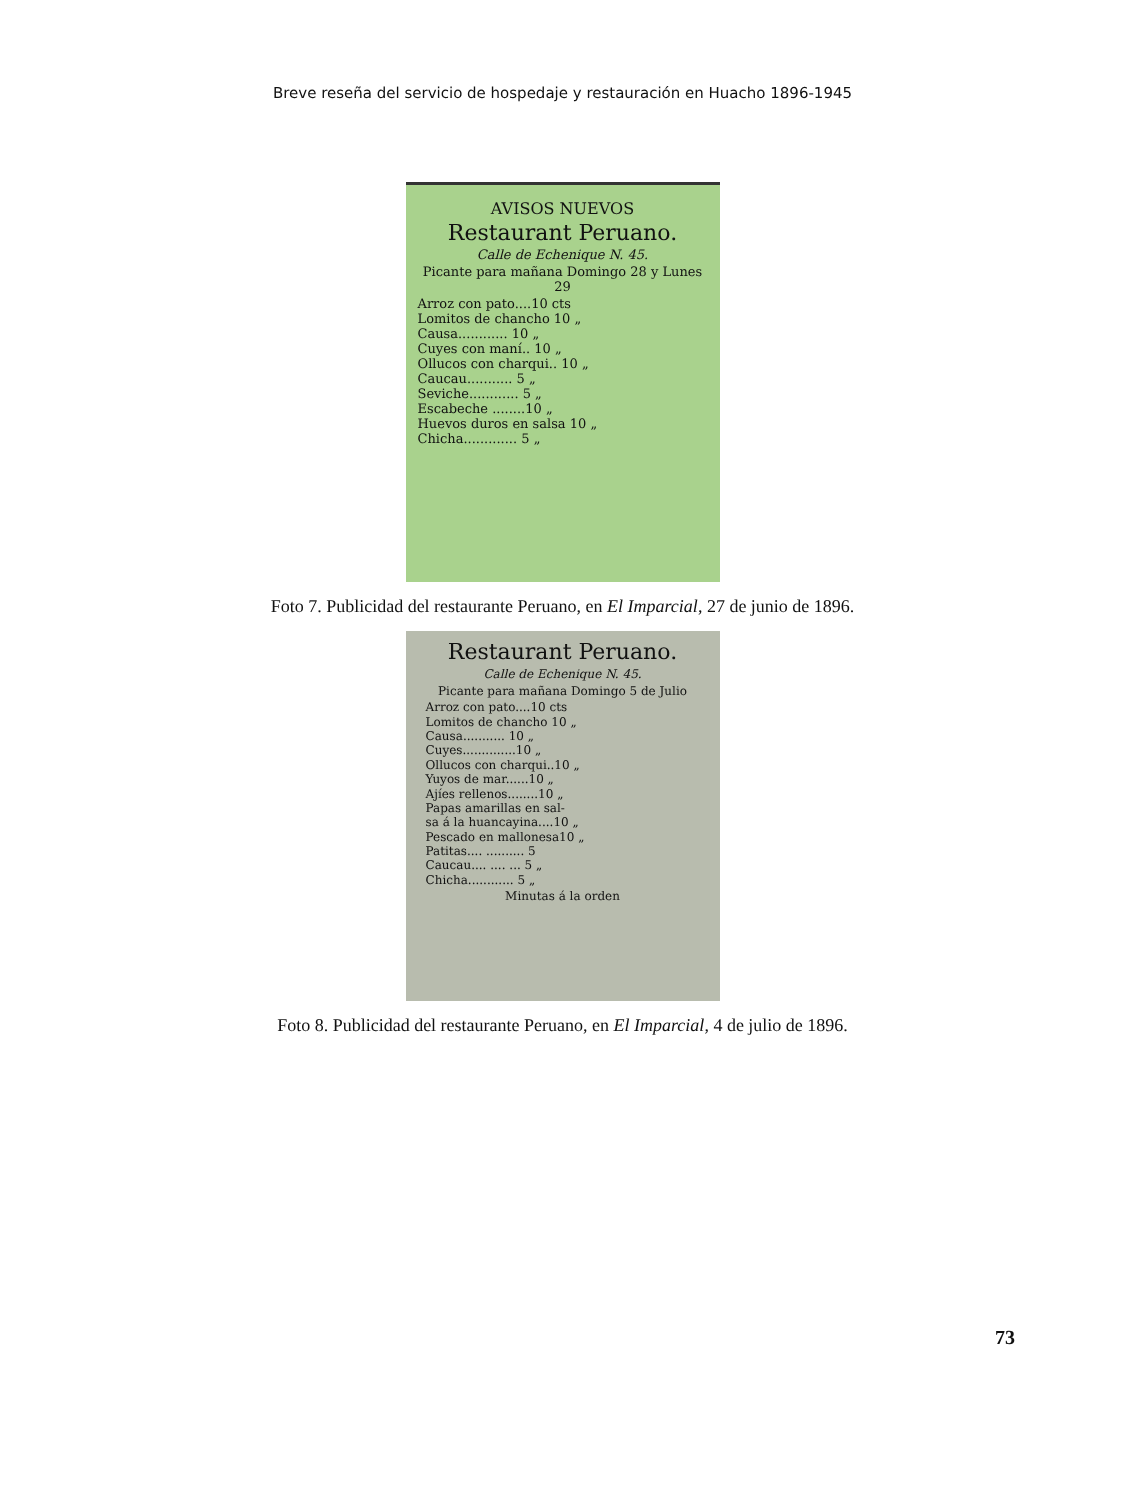Breve reseña del servicio de hospedaje y restauración en Huacho 1896-1945
AVISOS NUEVOS
Restaurant Peruano.
Calle de Echenique N. 45.
Picante para mañana Domingo 28 y Lunes 29
Arroz con pato....10 cts
Lomitos de chancho 10 „
Causa............ 10 „
Cuyes con maní.. 10 „
Ollucos con charqui.. 10 „
Caucau........... 5 „
Seviche............ 5 „
Escabeche ........10 „
Huevos duros en salsa 10 „
Chicha............. 5 „
Foto 7. Publicidad del restaurante Peruano, en El Imparcial, 27 de junio de 1896.
Restaurant Peruano.
Calle de Echenique N. 45.
Picante para mañana Domingo 5 de Julio
Arroz con pato....10 cts
Lomitos de chancho 10 „
Causa........... 10 „
Cuyes..............10 „
Ollucos con charqui..10 „
Yuyos de mar......10 „
Ajíes rellenos........10 „
Papas amarillas en sal-
sa á la huancayina....10 „
Pescado en mallonesa10 „
Patitas.... .......... 5
Caucau.... .... ... 5 „
Chicha............ 5 „
Minutas á la orden
Foto 8. Publicidad del restaurante Peruano, en El Imparcial, 4 de julio de 1896.
73